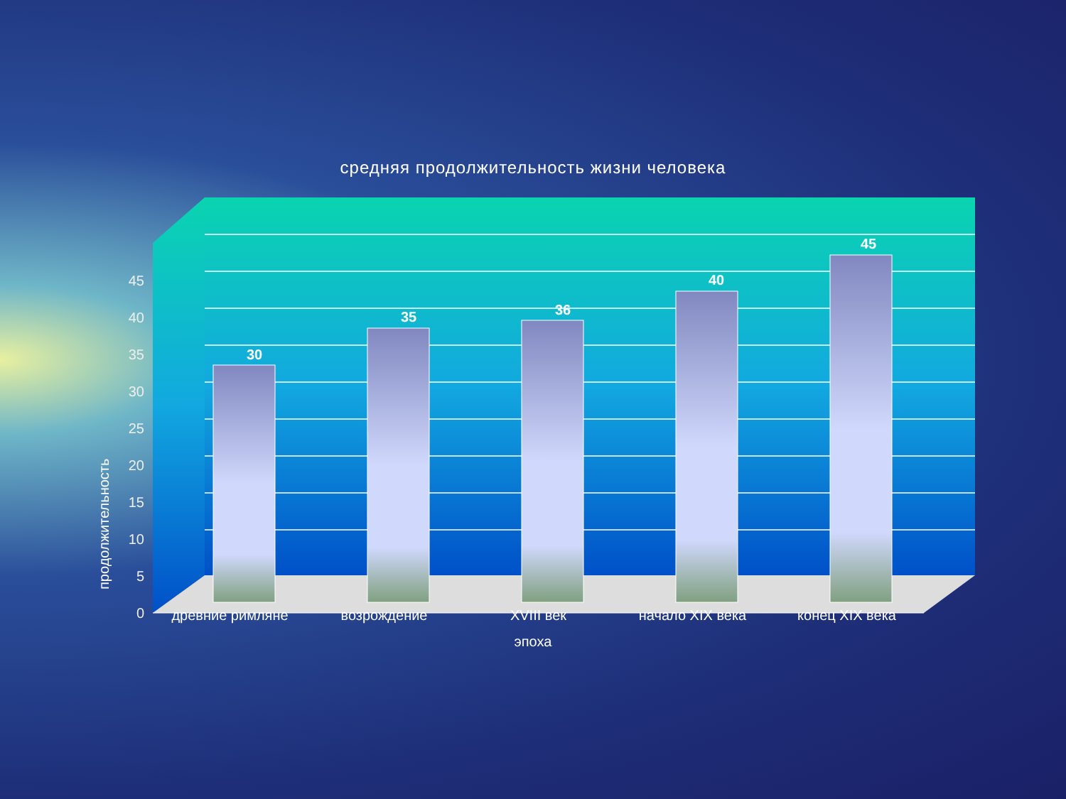средняя продолжительность жизни человека
30
35
36
40
45
0
5
10
15
20
25
30
35
40
45
продолжительность
древние римляне возрождение XVIII век начало XIX века конец XIX века
эпоха